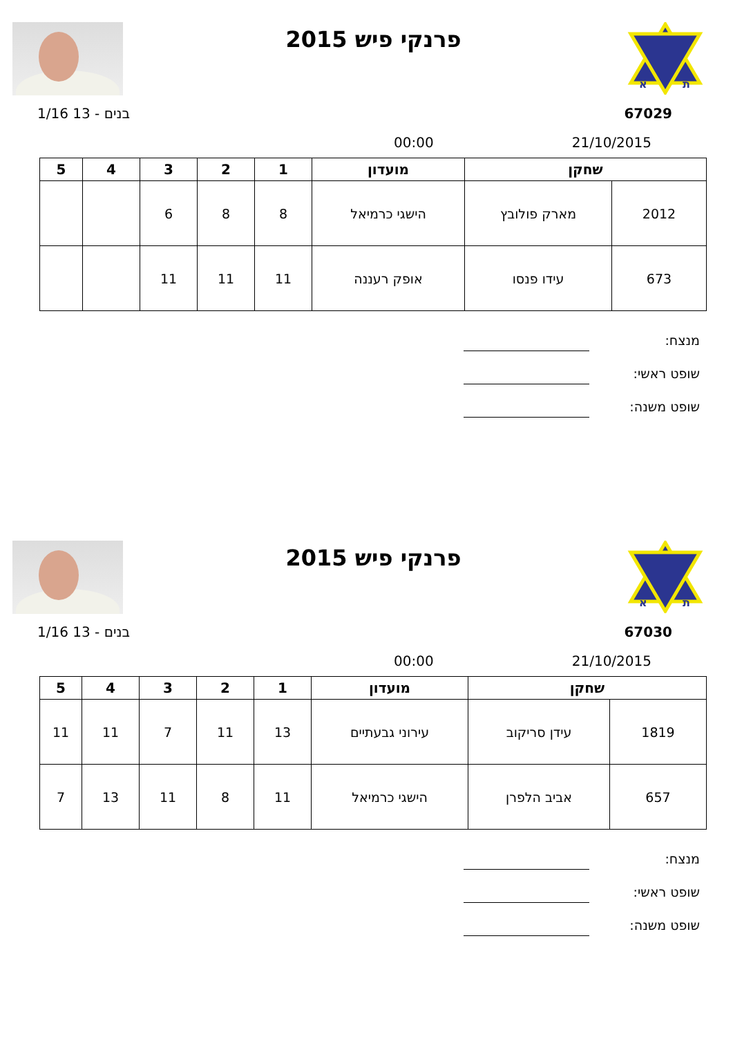פרנקי פיש 2015
א
ת
בנים - 13 1/16 67029
00:00 21/10/2015
| שחקן | | מועדון | 1 | 2 | 3 | 4 | 5 |
| --- | --- | --- | --- | --- | --- | --- | --- |
| 2012 | מארק פולובץ | הישגי כרמיאל | 8 | 8 | 6 | | |
| 673 | עידו פנסו | אופק רעננה | 11 | 11 | 11 | | |
מנצח:
שופט ראשי:
שופט משנה:
פרנקי פיש 2015
א
ת
בנים - 13 1/16 67030
00:00 21/10/2015
| שחקן | | מועדון | 1 | 2 | 3 | 4 | 5 |
| --- | --- | --- | --- | --- | --- | --- | --- |
| 1819 | עידן סריקוב | עירוני גבעתיים | 13 | 11 | 7 | 11 | 11 |
| 657 | אביב הלפרן | הישגי כרמיאל | 11 | 8 | 11 | 13 | 7 |
מנצח:
שופט ראשי:
שופט משנה: